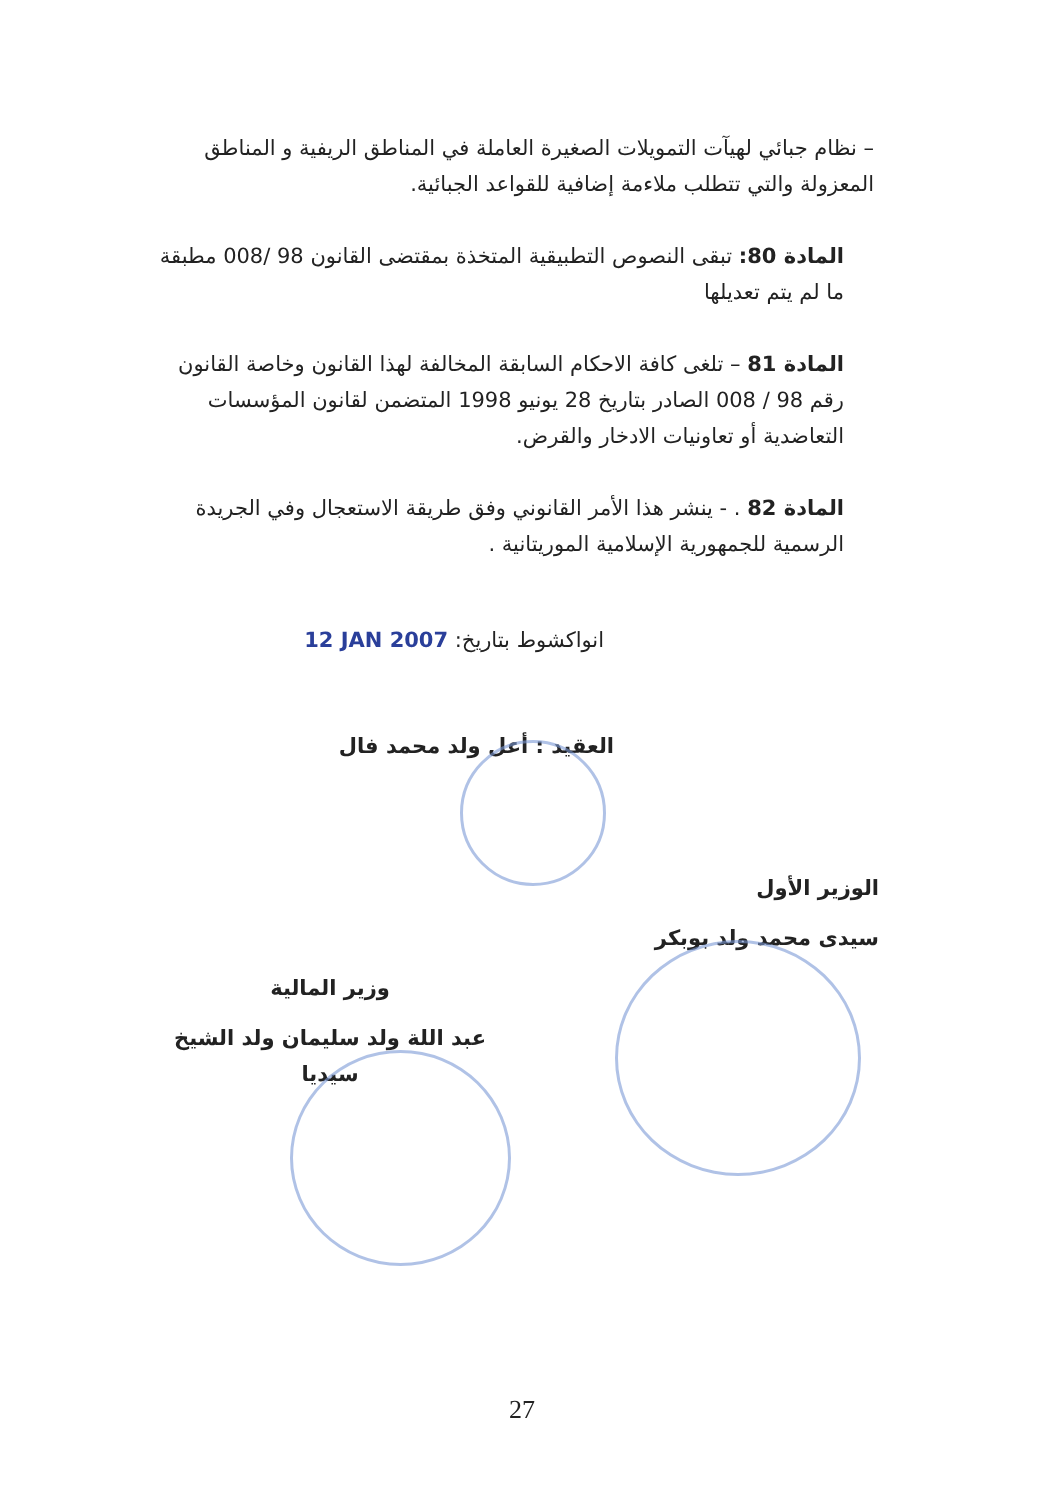– نظام جبائي لهيآت التمويلات الصغيرة العاملة في المناطق الريفية و المناطق المعزولة والتي تتطلب ملاءمة إضافية للقواعد الجبائية.
المادة 80: تبقى النصوص التطبيقية المتخذة بمقتضى القانون 98 /008 مطبقة ما لم يتم تعديلها
المادة 81 – تلغى كافة الاحكام السابقة المخالفة لهذا القانون وخاصة القانون رقم 98 / 008 الصادر بتاريخ 28 يونيو 1998 المتضمن لقانون المؤسسات التعاضدية أو تعاونيات الادخار والقرض.
المادة 82 . - ينشر هذا الأمر القانوني وفق طريقة الاستعجال وفي الجريدة الرسمية للجمهورية الإسلامية الموريتانية .
انواكشوط بتاريخ: 12 JAN 2007
العقيد : أعل ولد محمد فال
الوزير الأول
سيدى محمد ولد بوبكر
وزير المالية
عبد اللة ولد سليمان ولد الشيخ سيديا
27